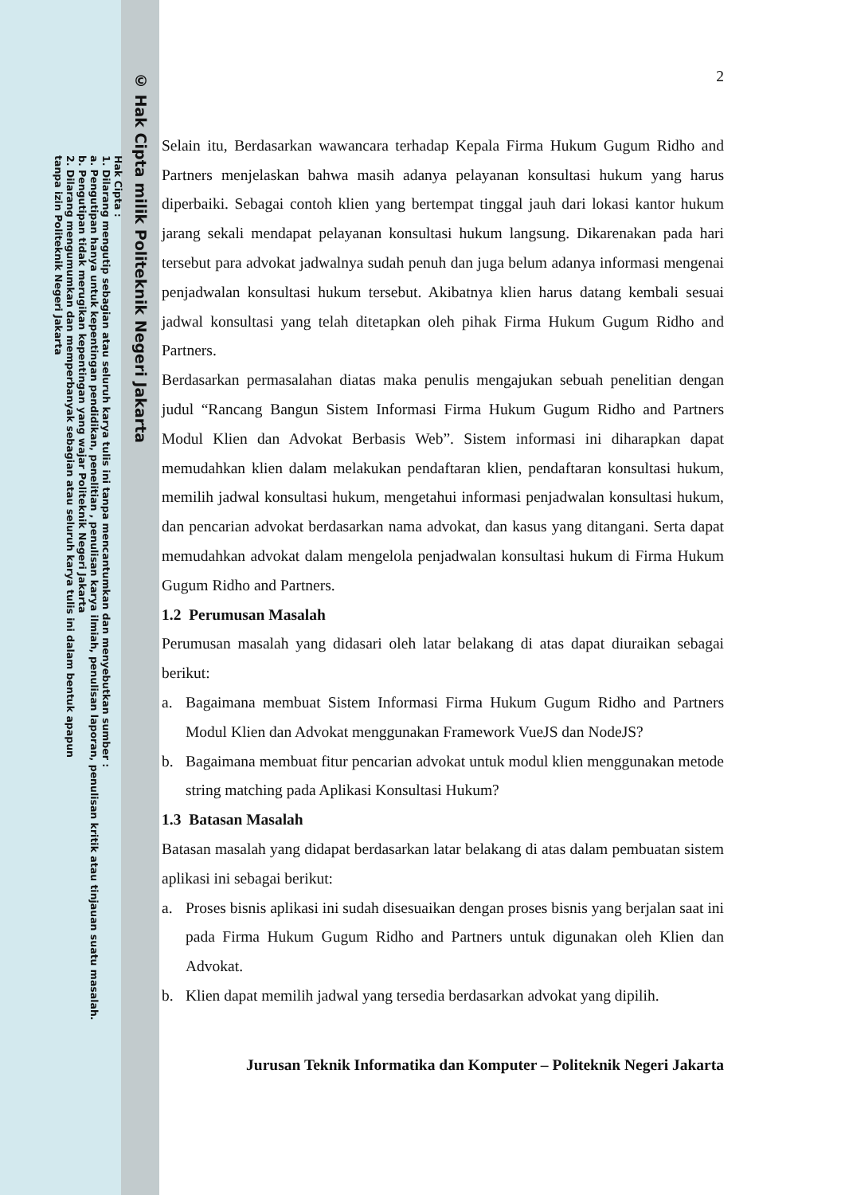© Hak Cipta milik Politeknik Negeri Jakarta
Hak Cipta :
1. Dilarang mengutip sebagian atau seluruh karya tulis ini tanpa mencantumkan dan menyebutkan sumber :
a. Pengutipan hanya untuk kepentingan pendidikan, penelitian , penulisan karya ilmiah, penulisan laporan, penulisan kritik atau tinjauan suatu masalah.
b. Pengutipan tidak merugikan kepentingan yang wajar Politeknik Negeri Jakarta
2. Dilarang mengumumkan dan memperbanyak sebagian atau seluruh karya tulis ini dalam bentuk apapun
tanpa izin Politeknik Negeri Jakarta
2
Selain itu, Berdasarkan wawancara terhadap Kepala Firma Hukum Gugum Ridho and Partners menjelaskan bahwa masih adanya pelayanan konsultasi hukum yang harus diperbaiki. Sebagai contoh klien yang bertempat tinggal jauh dari lokasi kantor hukum jarang sekali mendapat pelayanan konsultasi hukum langsung. Dikarenakan pada hari tersebut para advokat jadwalnya sudah penuh dan juga belum adanya informasi mengenai penjadwalan konsultasi hukum tersebut. Akibatnya klien harus datang kembali sesuai jadwal konsultasi yang telah ditetapkan oleh pihak Firma Hukum Gugum Ridho and Partners.
Berdasarkan permasalahan diatas maka penulis mengajukan sebuah penelitian dengan judul “Rancang Bangun Sistem Informasi Firma Hukum Gugum Ridho and Partners Modul Klien dan Advokat Berbasis Web”. Sistem informasi ini diharapkan dapat memudahkan klien dalam melakukan pendaftaran klien, pendaftaran konsultasi hukum, memilih jadwal konsultasi hukum, mengetahui informasi penjadwalan konsultasi hukum, dan pencarian advokat berdasarkan nama advokat, dan kasus yang ditangani. Serta dapat memudahkan advokat dalam mengelola penjadwalan konsultasi hukum di Firma Hukum Gugum Ridho and Partners.
1.2 Perumusan Masalah
Perumusan masalah yang didasari oleh latar belakang di atas dapat diuraikan sebagai berikut:
a. Bagaimana membuat Sistem Informasi Firma Hukum Gugum Ridho and Partners Modul Klien dan Advokat menggunakan Framework VueJS dan NodeJS?
b. Bagaimana membuat fitur pencarian advokat untuk modul klien menggunakan metode string matching pada Aplikasi Konsultasi Hukum?
1.3 Batasan Masalah
Batasan masalah yang didapat berdasarkan latar belakang di atas dalam pembuatan sistem aplikasi ini sebagai berikut:
a. Proses bisnis aplikasi ini sudah disesuaikan dengan proses bisnis yang berjalan saat ini pada Firma Hukum Gugum Ridho and Partners untuk digunakan oleh Klien dan Advokat.
b. Klien dapat memilih jadwal yang tersedia berdasarkan advokat yang dipilih.
Jurusan Teknik Informatika dan Komputer – Politeknik Negeri Jakarta